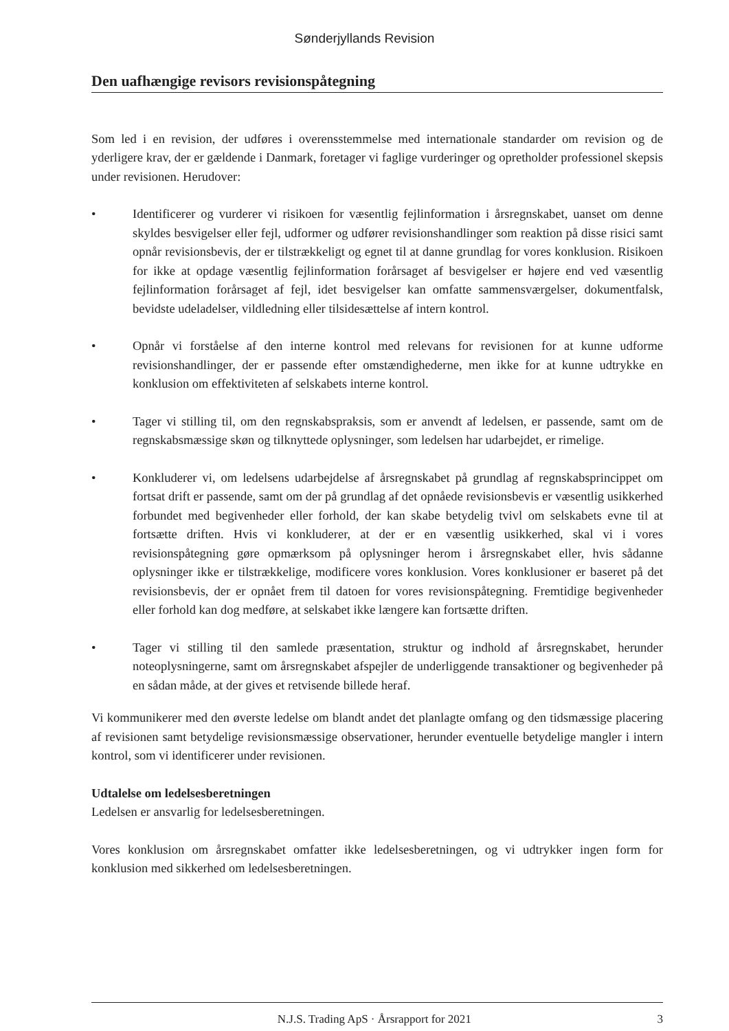Sønderjyllands Revision
Den uafhængige revisors revisionspåtegning
Som led i en revision, der udføres i overensstemmelse med internationale standarder om revision og de yderligere krav, der er gældende i Danmark, foretager vi faglige vurderinger og opretholder professionel skepsis under revisionen. Herudover:
• Identificerer og vurderer vi risikoen for væsentlig fejlinformation i årsregnskabet, uanset om denne skyldes besvigelser eller fejl, udformer og udfører revisionshandlinger som reaktion på disse risici samt opnår revisionsbevis, der er tilstrækkeligt og egnet til at danne grundlag for vores konklusion. Risikoen for ikke at opdage væsentlig fejlinformation forårsaget af besvigelser er højere end ved væsentlig fejlinformation forårsaget af fejl, idet besvigelser kan omfatte sammensværgelser, dokumentfalsk, bevidste udeladelser, vildledning eller tilsidesættelse af intern kontrol.
• Opnår vi forståelse af den interne kontrol med relevans for revisionen for at kunne udforme revisionshandlinger, der er passende efter omstændighederne, men ikke for at kunne udtrykke en konklusion om effektiviteten af selskabets interne kontrol.
• Tager vi stilling til, om den regnskabspraksis, som er anvendt af ledelsen, er passende, samt om de regnskabsmæssige skøn og tilknyttede oplysninger, som ledelsen har udarbejdet, er rimelige.
• Konkluderer vi, om ledelsens udarbejdelse af årsregnskabet på grundlag af regnskabsprincippet om fortsat drift er passende, samt om der på grundlag af det opnåede revisionsbevis er væsentlig usikkerhed forbundet med begivenheder eller forhold, der kan skabe betydelig tvivl om selskabets evne til at fortsætte driften. Hvis vi konkluderer, at der er en væsentlig usikkerhed, skal vi i vores revisionspåtegning gøre opmærksom på oplysninger herom i årsregnskabet eller, hvis sådanne oplysninger ikke er tilstrækkelige, modificere vores konklusion. Vores konklusioner er baseret på det revisionsbevis, der er opnået frem til datoen for vores revisionspåtegning. Fremtidige begivenheder eller forhold kan dog medføre, at selskabet ikke længere kan fortsætte driften.
• Tager vi stilling til den samlede præsentation, struktur og indhold af årsregnskabet, herunder noteoplysningerne, samt om årsregnskabet afspejler de underliggende transaktioner og begivenheder på en sådan måde, at der gives et retvisende billede heraf.
Vi kommunikerer med den øverste ledelse om blandt andet det planlagte omfang og den tidsmæssige placering af revisionen samt betydelige revisionsmæssige observationer, herunder eventuelle betydelige mangler i intern kontrol, som vi identificerer under revisionen.
Udtalelse om ledelsesberetningen
Ledelsen er ansvarlig for ledelsesberetningen.
Vores konklusion om årsregnskabet omfatter ikke ledelsesberetningen, og vi udtrykker ingen form for konklusion med sikkerhed om ledelsesberetningen.
N.J.S. Trading ApS · Årsrapport for 2021 3